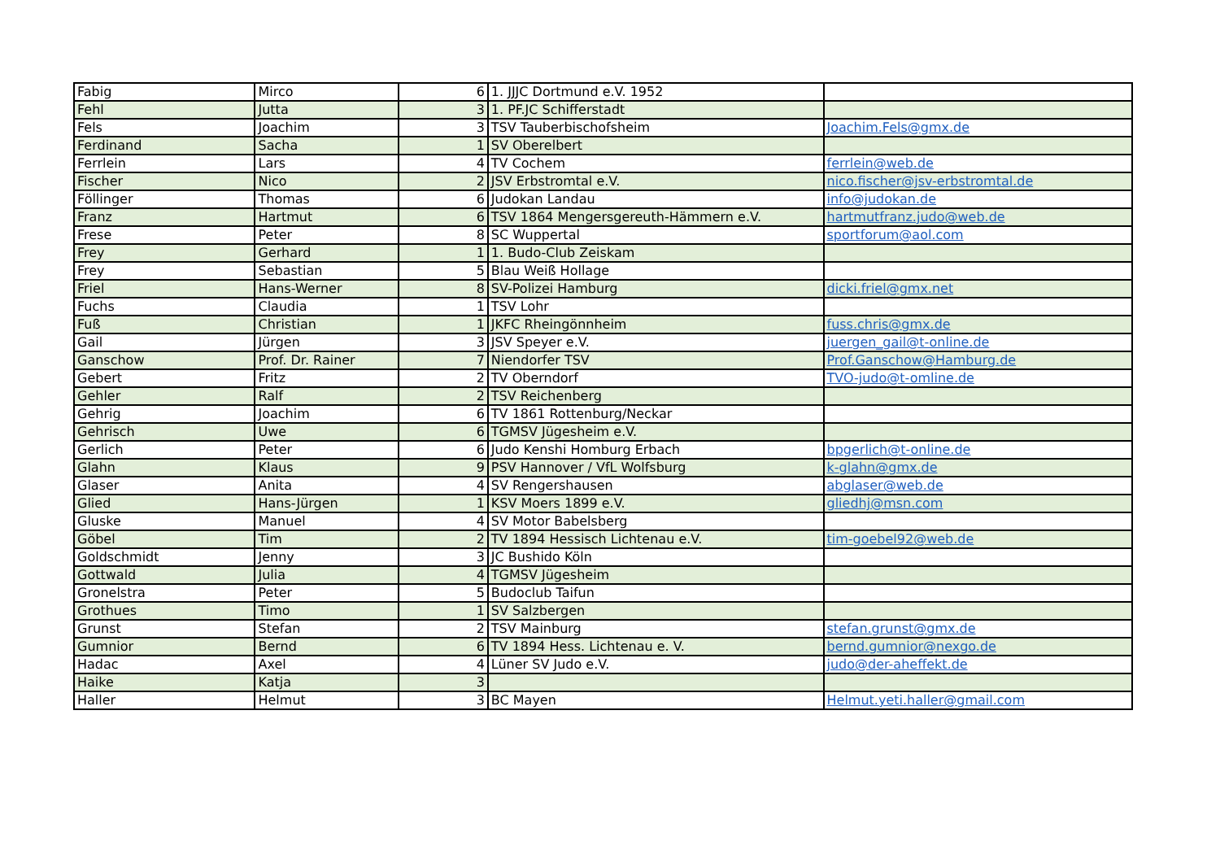| Fabig | Mirco | 6 | 1. JJJC Dortmund e.V. 1952 | |
| Fehl | Jutta | 3 | 1. PF.JC Schifferstadt | |
| Fels | Joachim | 3 | TSV Tauberbischofsheim | Joachim.Fels@gmx.de |
| Ferdinand | Sacha | 1 | SV Oberelbert | |
| Ferrlein | Lars | 4 | TV Cochem | ferrlein@web.de |
| Fischer | Nico | 2 | JSV Erbstromtal e.V. | nico.fischer@jsv-erbstromtal.de |
| Föllinger | Thomas | 6 | Judokan Landau | info@judokan.de |
| Franz | Hartmut | 6 | TSV 1864 Mengersgereuth-Hämmern e.V. | hartmutfranz.judo@web.de |
| Frese | Peter | 8 | SC Wuppertal | sportforum@aol.com |
| Frey | Gerhard | 1 | 1. Budo-Club Zeiskam | |
| Frey | Sebastian | 5 | Blau Weiß Hollage | |
| Friel | Hans-Werner | 8 | SV-Polizei Hamburg | dicki.friel@gmx.net |
| Fuchs | Claudia | 1 | TSV Lohr | |
| Fuß | Christian | 1 | JKFC Rheingönnheim | fuss.chris@gmx.de |
| Gail | Jürgen | 3 | JSV Speyer e.V. | juergen_gail@t-online.de |
| Ganschow | Prof. Dr. Rainer | 7 | Niendorfer TSV | Prof.Ganschow@Hamburg.de |
| Gebert | Fritz | 2 | TV Oberndorf | TVO-judo@t-omline.de |
| Gehler | Ralf | 2 | TSV Reichenberg | |
| Gehrig | Joachim | 6 | TV 1861 Rottenburg/Neckar | |
| Gehrisch | Uwe | 6 | TGMSV Jügesheim e.V. | |
| Gerlich | Peter | 6 | Judo Kenshi Homburg Erbach | bpgerlich@t-online.de |
| Glahn | Klaus | 9 | PSV Hannover / VfL Wolfsburg | k-glahn@gmx.de |
| Glaser | Anita | 4 | SV Rengershausen | abglaser@web.de |
| Glied | Hans-Jürgen | 1 | KSV Moers 1899 e.V. | gliedhj@msn.com |
| Gluske | Manuel | 4 | SV Motor Babelsberg | |
| Göbel | Tim | 2 | TV 1894 Hessisch Lichtenau e.V. | tim-goebel92@web.de |
| Goldschmidt | Jenny | 3 | JC Bushido Köln | |
| Gottwald | Julia | 4 | TGMSV Jügesheim | |
| Gronelstra | Peter | 5 | Budoclub Taifun | |
| Grothues | Timo | 1 | SV Salzbergen | |
| Grunst | Stefan | 2 | TSV Mainburg | stefan.grunst@gmx.de |
| Gumnior | Bernd | 6 | TV 1894 Hess. Lichtenau e. V. | bernd.gumnior@nexgo.de |
| Hadac | Axel | 4 | Lüner SV Judo e.V. | judo@der-aheffekt.de |
| Haike | Katja | 3 | | |
| Haller | Helmut | 3 | BC Mayen | Helmut.yeti.haller@gmail.com |